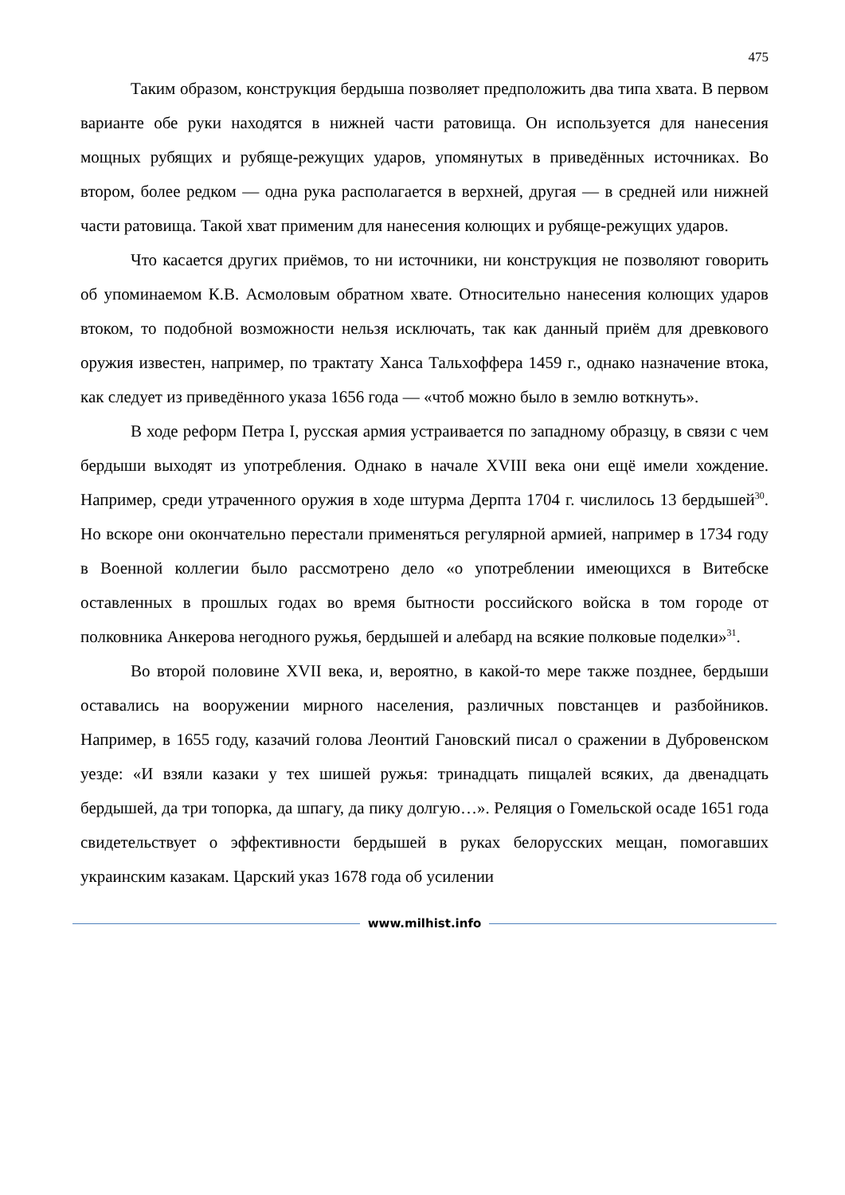475
Таким образом, конструкция бердыша позволяет предположить два типа хвата. В первом варианте обе руки находятся в нижней части ратовища. Он используется для нанесения мощных рубящих и рубяще-режущих ударов, упомянутых в приведённых источниках. Во втором, более редком — одна рука располагается в верхней, другая — в средней или нижней части ратовища. Такой хват применим для нанесения колющих и рубяще-режущих ударов.
Что касается других приёмов, то ни источники, ни конструкция не позволяют говорить об упоминаемом К.В. Асмоловым обратном хвате. Относительно нанесения колющих ударов втоком, то подобной возможности нельзя исключать, так как данный приём для древкового оружия известен, например, по трактату Ханса Тальхоффера 1459 г., однако назначение втока, как следует из приведённого указа 1656 года — «чтоб можно было в землю воткнуть».
В ходе реформ Петра I, русская армия устраивается по западному образцу, в связи с чем бердыши выходят из употребления. Однако в начале XVIII века они ещё имели хождение. Например, среди утраченного оружия в ходе штурма Дерпта 1704 г. числилось 13 бердышей<sup>30</sup>. Но вскоре они окончательно перестали применяться регулярной армией, например в 1734 году в Военной коллегии было рассмотрено дело «о употреблении имеющихся в Витебске оставленных в прошлых годах во время бытности российского войска в том городе от полковника Анкерова негодного ружья, бердышей и алебард на всякие полковые поделки»<sup>31</sup>.
Во второй половине XVII века, и, вероятно, в какой-то мере также позднее, бердыши оставались на вооружении мирного населения, различных повстанцев и разбойников. Например, в 1655 году, казачий голова Леонтий Гановский писал о сражении в Дубровенском уезде: «И взяли казаки у тех шишей ружья: тринадцать пищалей всяких, да двенадцать бердышей, да три топорка, да шпагу, да пику долгую…». Реляция о Гомельской осаде 1651 года свидетельствует о эффективности бердышей в руках белорусских мещан, помогавших украинским казакам. Царский указ 1678 года об усилении
www.milhist.info